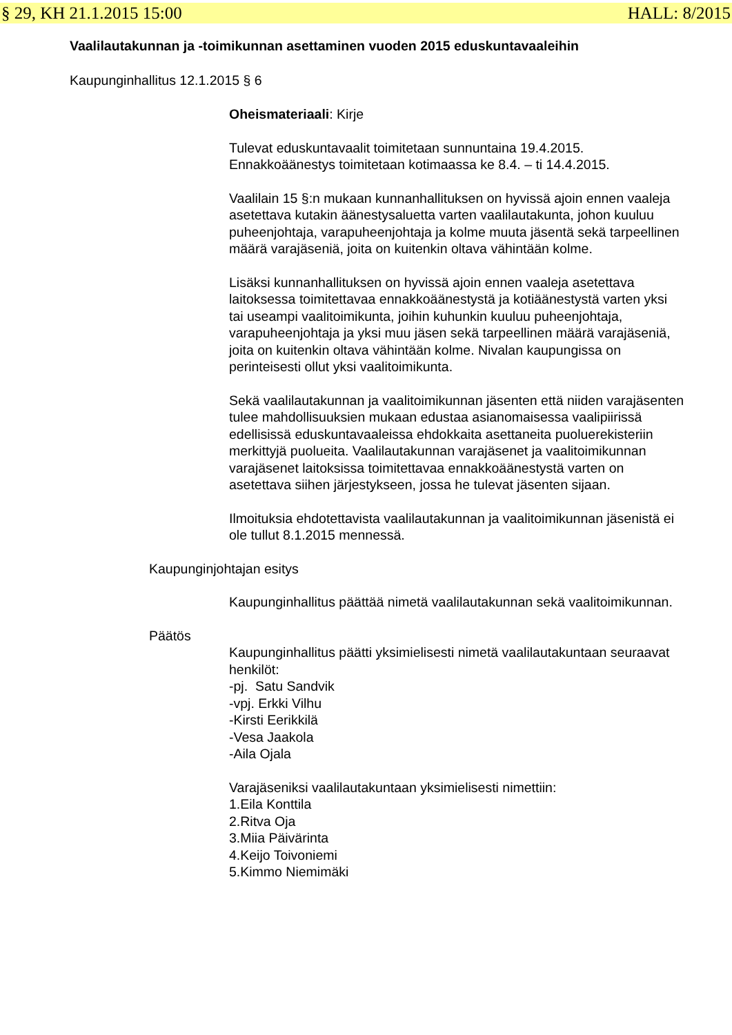§ 29, KH 21.1.2015 15:00 HALL: 8/2015
Vaalilautakunnan ja -toimikunnan asettaminen vuoden 2015 eduskuntavaaleihin
Kaupunginhallitus 12.1.2015 § 6
Oheismateriaali: Kirje
Tulevat eduskuntavaalit toimitetaan sunnuntaina 19.4.2015. Ennakkoäänestys toimitetaan kotimaassa ke 8.4. – ti 14.4.2015.
Vaalilain 15 §:n mukaan kunnanhallituksen on hyvissä ajoin ennen vaaleja asetettava kutakin äänestysaluetta varten vaalilautakunta, johon kuuluu puheenjohtaja, varapuheenjohtaja ja kolme muuta jäsentä sekä tarpeellinen määrä varajäseniä, joita on kuitenkin oltava vähintään kolme.
Lisäksi kunnanhallituksen on hyvissä ajoin ennen vaaleja asetettava laitoksessa toimitettavaa ennakkoäänestystä ja kotiäänestystä varten yksi tai useampi vaalitoimikunta, joihin kuhunkin kuuluu puheenjohtaja, varapuheenjohtaja ja yksi muu jäsen sekä tarpeellinen määrä varajäseniä, joita on kuitenkin oltava vähintään kolme. Nivalan kaupungissa on perinteisesti ollut yksi vaalitoimikunta.
Sekä vaalilautakunnan ja vaalitoimikunnan jäsenten että niiden varajäsenten tulee mahdollisuuksien mukaan edustaa asianomaisessa vaalipiirissä edellisissä eduskuntavaaleissa ehdokkaita asettaneita puoluerekisteriin merkittyjä puolueita. Vaalilautakunnan varajäsenet ja vaalitoimikunnan varajäsenet laitoksissa toimitettavaa ennakkoäänestystä varten on asetettava siihen järjestykseen, jossa he tulevat jäsenten sijaan.
Ilmoituksia ehdotettavista vaalilautakunnan ja vaalitoimikunnan jäsenistä ei ole tullut 8.1.2015 mennessä.
Kaupunginjohtajan esitys
Kaupunginhallitus päättää nimetä vaalilautakunnan sekä vaalitoimikunnan.
Päätös
Kaupunginhallitus päätti yksimielisesti nimetä vaalilautakuntaan seuraavat henkilöt:
-pj. Satu Sandvik
-vpj. Erkki Vilhu
-Kirsti Eerikkilä
-Vesa Jaakola
-Aila Ojala
Varajäseniksi vaalilautakuntaan yksimielisesti nimettiin:
1.Eila Konttila
2.Ritva Oja
3.Miia Päivärinta
4.Keijo Toivoniemi
5.Kimmo Niemimäki